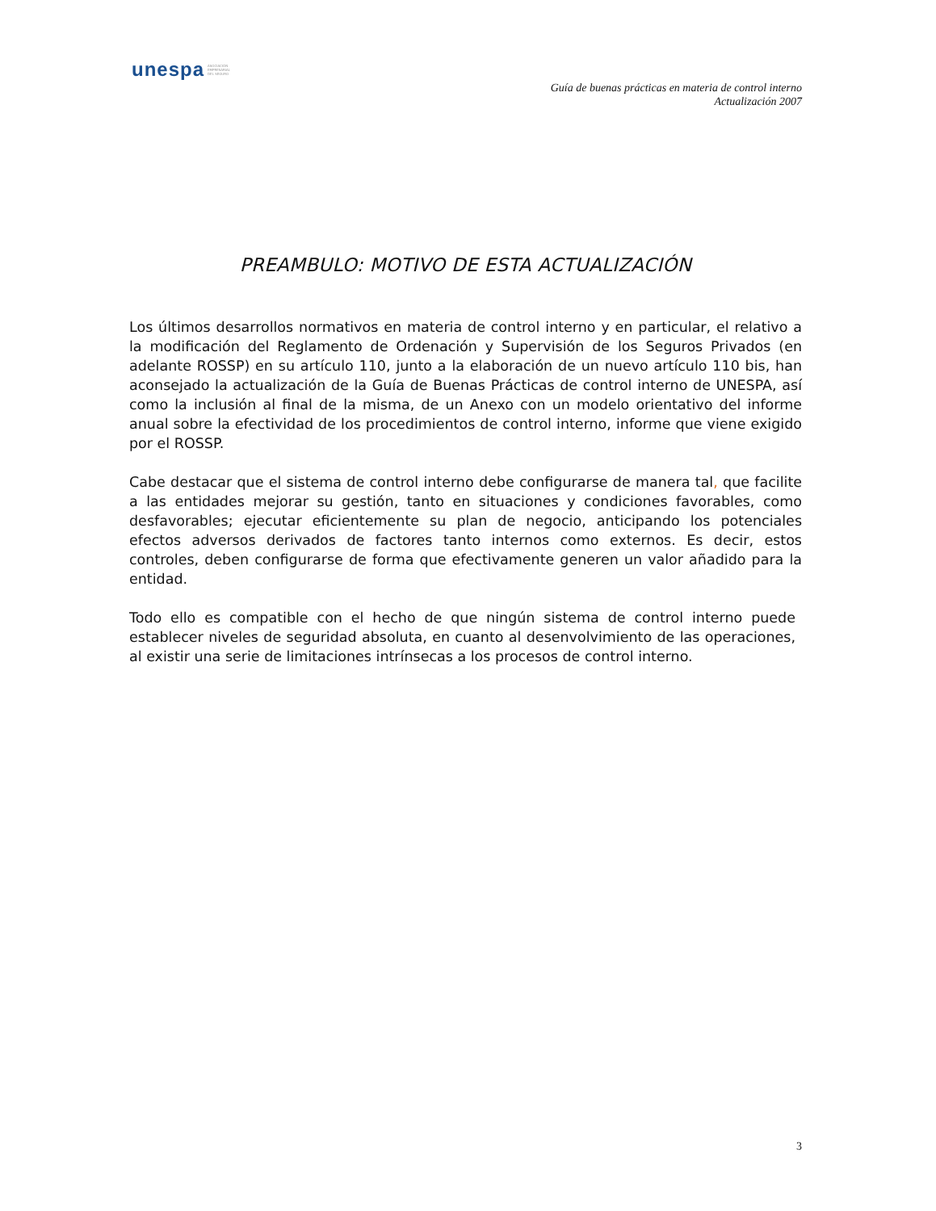unespa ASOCIACIÓN
EMPRESARIAL
DEL SEGURO
Guía de buenas prácticas en materia de control interno
Actualización 2007
PREAMBULO: MOTIVO DE ESTA ACTUALIZACIÓN
Los últimos desarrollos normativos en materia de control interno y en particular, el relativo a la modificación del Reglamento de Ordenación y Supervisión de los Seguros Privados (en adelante ROSSP) en su artículo 110, junto a la elaboración de un nuevo artículo 110 bis, han aconsejado la actualización de la Guía de Buenas Prácticas de control interno de UNESPA, así como la inclusión al final de la misma, de un Anexo con un modelo orientativo del informe anual sobre la efectividad de los procedimientos de control interno, informe que viene exigido por el ROSSP.
Cabe destacar que el sistema de control interno debe configurarse de manera tal, que facilite a las entidades mejorar su gestión, tanto en situaciones y condiciones favorables, como desfavorables; ejecutar eficientemente su plan de negocio, anticipando los potenciales efectos adversos derivados de factores tanto internos como externos. Es decir, estos controles, deben configurarse de forma que efectivamente generen un valor añadido para la entidad.
Todo ello es compatible con el hecho de que ningún sistema de control interno puede establecer niveles de seguridad absoluta, en cuanto al desenvolvimiento de las operaciones, al existir una serie de limitaciones intrínsecas a los procesos de control interno.
3